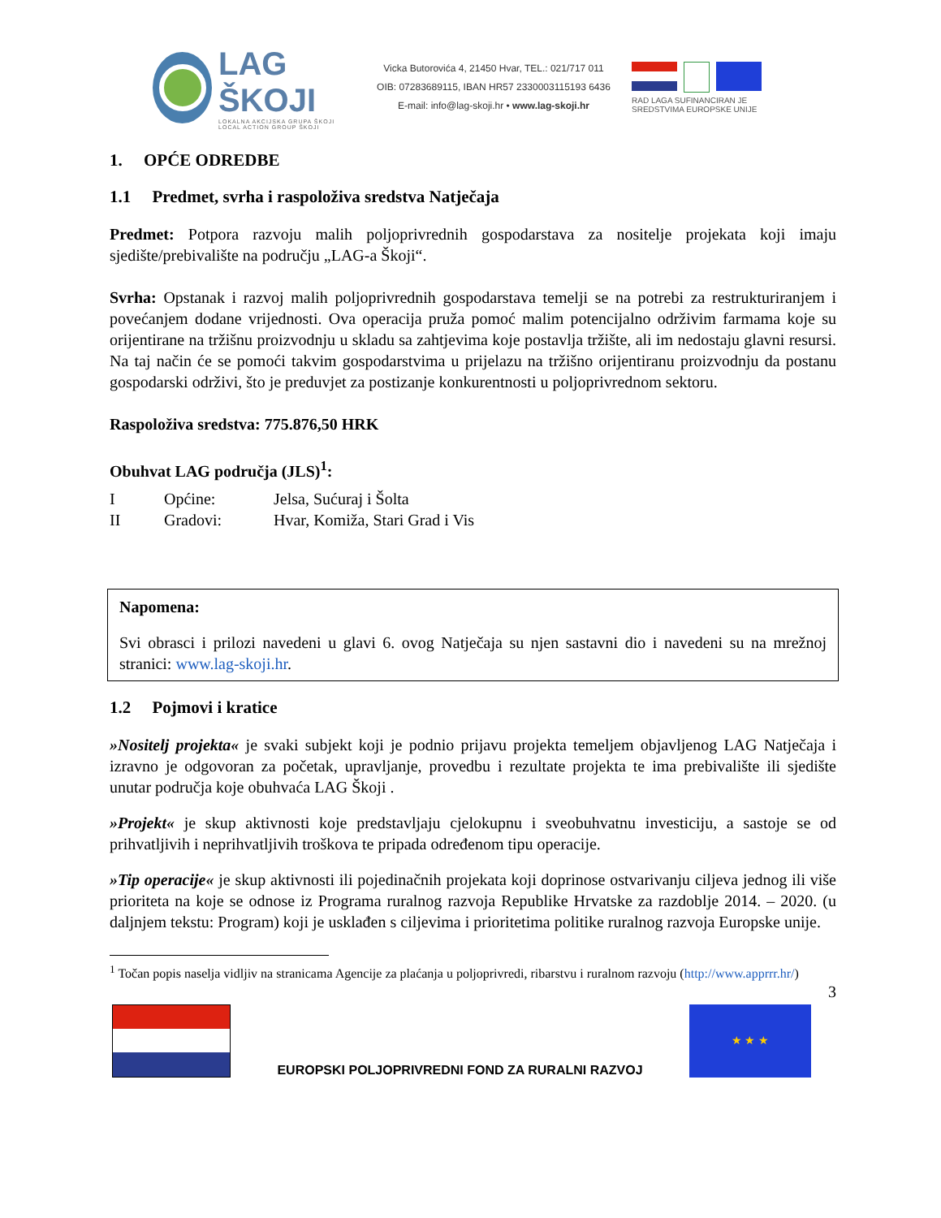LAG ŠKOJI
LOKALNA AKCIJSKA GRUPA ŠKOJI
LOCAL ACTION GROUP ŠKOJI
Vicka Butorovića 4, 21450 Hvar, TEL.: 021/717 011
OIB: 07283689115, IBAN HR57 2330003115193 6436
E-mail: info@lag-skoji.hr • www.lag-skoji.hr
RAD LAGA SUFINANCIRAN JE
SREDSTVIMA EUROPSKE UNIJE
1. OPĆE ODREDBE
1.1 Predmet, svrha i raspoloživa sredstva Natječaja
Predmet: Potpora razvoju malih poljoprivrednih gospodarstava za nositelje projekata koji imaju sjedište/prebivalište na području „LAG-a Škoji“.
Svrha: Opstanak i razvoj malih poljoprivrednih gospodarstava temelji se na potrebi za restrukturiranjem i povećanjem dodane vrijednosti. Ova operacija pruža pomoć malim potencijalno održivim farmama koje su orijentirane na tržišnu proizvodnju u skladu sa zahtjevima koje postavlja tržište, ali im nedostaju glavni resursi. Na taj način će se pomoći takvim gospodarstvima u prijelazu na tržišno orijentiranu proizvodnju da postanu gospodarski održivi, što je preduvjet za postizanje konkurentnosti u poljoprivrednom sektoru.
Raspoloživa sredstva: 775.876,50 HRK
Obuhvat LAG područja (JLS)<sup>1</sup>:
I
Općine:
Jelsa, Sućuraj i Šolta
II
Gradovi:
Hvar, Komiža, Stari Grad i Vis
Napomena:
Svi obrasci i prilozi navedeni u glavi 6. ovog Natječaja su njen sastavni dio i navedeni su na mrežnoj stranici: www.lag-skoji.hr.
1.2 Pojmovi i kratice
»Nositelj projekta« je svaki subjekt koji je podnio prijavu projekta temeljem objavljenog LAG Natječaja i izravno je odgovoran za početak, upravljanje, provedbu i rezultate projekta te ima prebivalište ili sjedište unutar područja koje obuhvaća LAG Škoji .
»Projekt« je skup aktivnosti koje predstavljaju cjelokupnu i sveobuhvatnu investiciju, a sastoje se od prihvatljivih i neprihvatljivih troškova te pripada određenom tipu operacije.
»Tip operacije« je skup aktivnosti ili pojedinačnih projekata koji doprinose ostvarivanju ciljeva jednog ili više prioriteta na koje se odnose iz Programa ruralnog razvoja Republike Hrvatske za razdoblje 2014. – 2020. (u daljnjem tekstu: Program) koji je usklađen s ciljevima i prioritetima politike ruralnog razvoja Europske unije.
<sup>1</sup> Točan popis naselja vidljiv na stranicama Agencije za plaćanja u poljoprivredi, ribarstvu i ruralnom razvoju (http://www.apprrr.hr/)
3
EUROPSKI POLJOPRIVREDNI FOND ZA RURALNI RAZVOJ
★ ★ ★